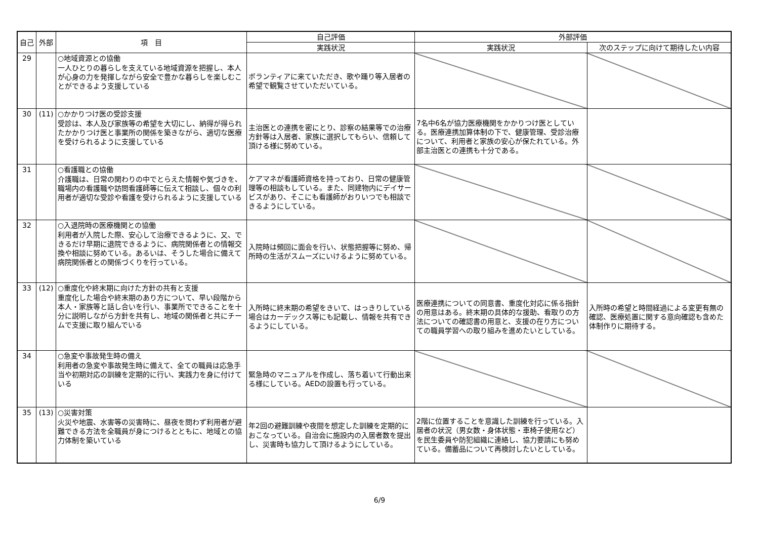| 自己 | 外部 | 項 目 | 自己評価 | 外部評価 | |
| --- | --- | --- | --- | --- | --- |
| | | | 実践状況 | 実践状況 | 次のステップに向けて期待したい内容 |
| 29 | | ○地域資源との協働 一人ひとりの暮らしを支えている地域資源を把握し、本人が心身の力を発揮しながら安全で豊かな暮らしを楽しむことができるよう支援している | ボランティアに来ていただき、歌や踊り等入居者の希望で観覧させていただいている。 | | |
| 30 | (11) | ○かかりつけ医の受診支援 受診は、本人及び家族等の希望を大切にし、納得が得られたかかりつけ医と事業所の関係を築きながら、適切な医療を受けられるように支援している | 主治医との連携を密にとり、診察の結果等での治療方針等は入居者、家族に選択してもらい、信頼して頂ける様に努めている。 | 7名中6名が協力医療機関をかかりつけ医としている。医療連携加算体制の下で、健康管理、受診治療について、利用者と家族の安心が保たれている。外部主治医との連携も十分である。 | |
| 31 | | ○看護職との協働 介護職は、日常の関わりの中でとらえた情報や気づきを、職場内の看護職や訪問看護師等に伝えて相談し、個々の利用者が適切な受診や看護を受けられるように支援している | ケアマネが看護師資格を持っており、日常の健康管理等の相談もしている。また、同建物内にデイサービスがあり、そこにも看護師がおりいつでも相談できるようにしている。 | | |
| 32 | | ○入退院時の医療機関との協働 利用者が入院した際、安心して治療できるように、又、できるだけ早期に退院できるように、病院関係者との情報交換や相談に努めている。あるいは、そうした場合に備えて病院関係者との関係づくりを行っている。 | 入院時は頻回に面会を行い、状態把握等に努め、帰所時の生活がスムーズにいけるように努めている。 | | |
| 33 | (12) | ○重度化や終末期に向けた方針の共有と支援 重度化した場合や終末期のあり方について、早い段階から本人・家族等と話し合いを行い、事業所でできることを十分に説明しながら方針を共有し、地域の関係者と共にチームで支援に取り組んでいる | 入所時に終末期の希望をきいて、はっきりしている場合はカーデックス等にも記載し、情報を共有できるようにしている。 | 医療連携についての同意書、重度化対応に係る指針の用意はある。終末期の具体的な援助、看取りの方法についての確認書の用意と、支援の在り方についての職員学習への取り組みを進めたいとしている。 | 入所時の希望と時間経過による変更有無の確認、医療処置に関する意向確認も含めた体制作りに期待する。 |
| 34 | | ○急変や事故発生時の備え 利用者の急変や事故発生時に備えて、全ての職員は応急手当や初期対応の訓練を定期的に行い、実践力を身に付けている | 緊急時のマニュアルを作成し、落ち着いて行動出来る様にしている。AEDの設置も行っている。 | | |
| 35 | (13) | ○災害対策 火災や地震、水害等の災害時に、昼夜を問わず利用者が避難できる方法を全職員が身につけるとともに、地域との協力体制を築いている | 年2回の避難訓練や夜間を想定した訓練を定期的におこなっている。自治会に施設内の入居者数を提出し、災害時も協力して頂けるようにしている。 | 2階に位置することを意識した訓練を行っている。入居者の状況（男女数・身体状態・車椅子使用など）を民生委員や防犯組織に連絡し、協力要請にも努めている。備蓄品について再検討したいとしている。 | |
6/9